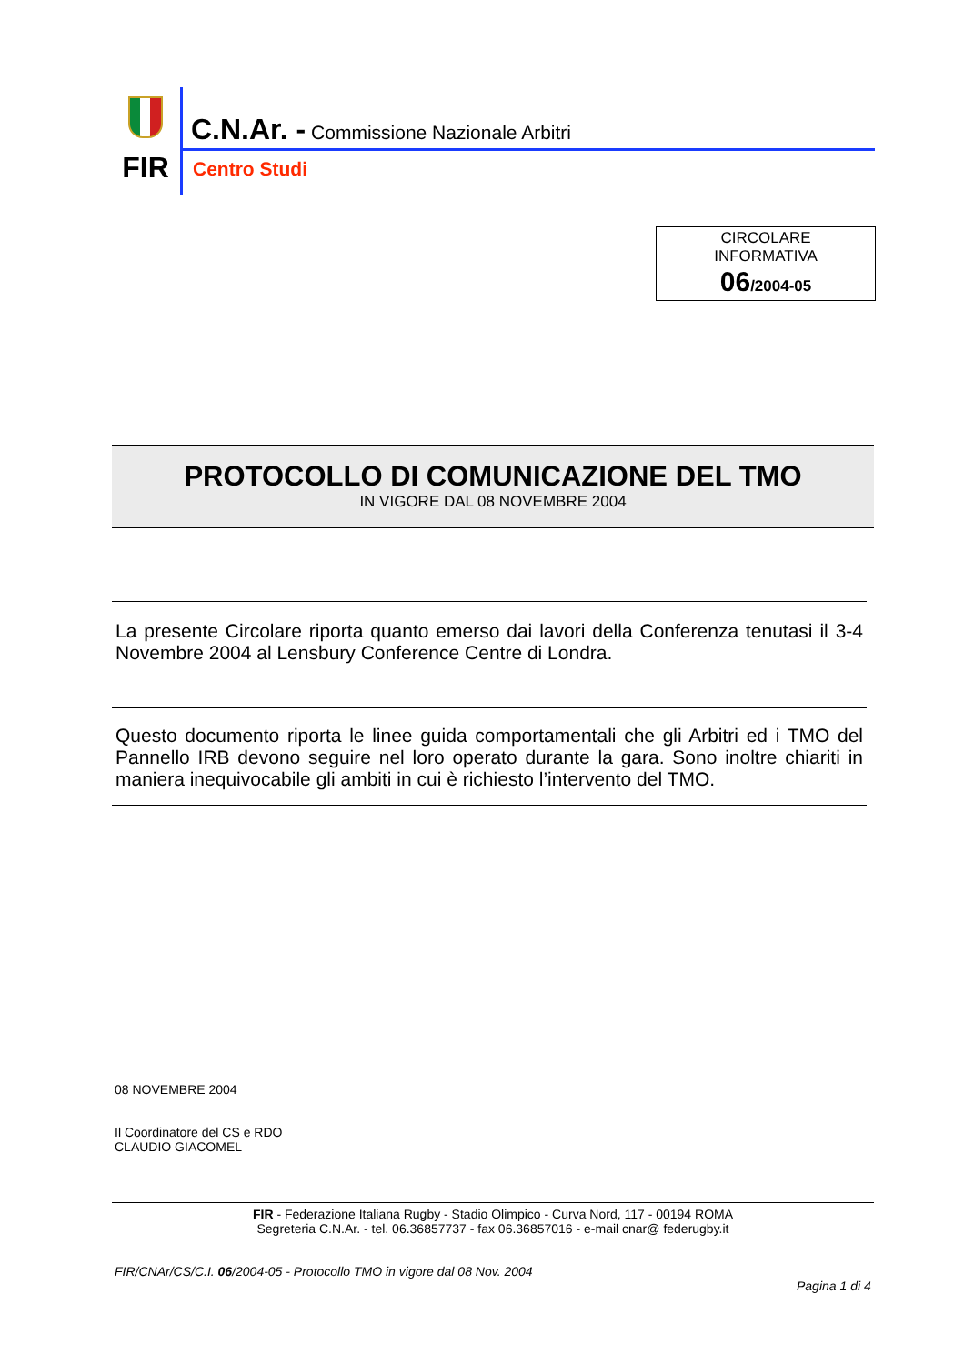FIR
C.N.Ar. - Commissione Nazionale Arbitri
Centro Studi
CIRCOLARE
INFORMATIVA
06/2004-05
PROTOCOLLO DI COMUNICAZIONE DEL TMO
IN VIGORE DAL 08 NOVEMBRE 2004
La presente Circolare riporta quanto emerso dai lavori della Conferenza tenutasi il 3-4 Novembre 2004 al Lensbury Conference Centre di Londra.
Questo documento riporta le linee guida comportamentali che gli Arbitri ed i TMO del Pannello IRB devono seguire nel loro operato durante la gara. Sono inoltre chiariti in maniera inequivocabile gli ambiti in cui è richiesto l’intervento del TMO.
08 NOVEMBRE 2004
Il Coordinatore del CS e RDO
CLAUDIO GIACOMEL
FIR - Federazione Italiana Rugby - Stadio Olimpico - Curva Nord, 117 - 00194 ROMA
Segreteria C.N.Ar. - tel. 06.36857737 - fax 06.36857016 - e-mail cnar@ federugby.it
FIR/CNAr/CS/C.I. 06/2004-05 - Protocollo TMO in vigore dal 08 Nov. 2004
Pagina 1 di 4